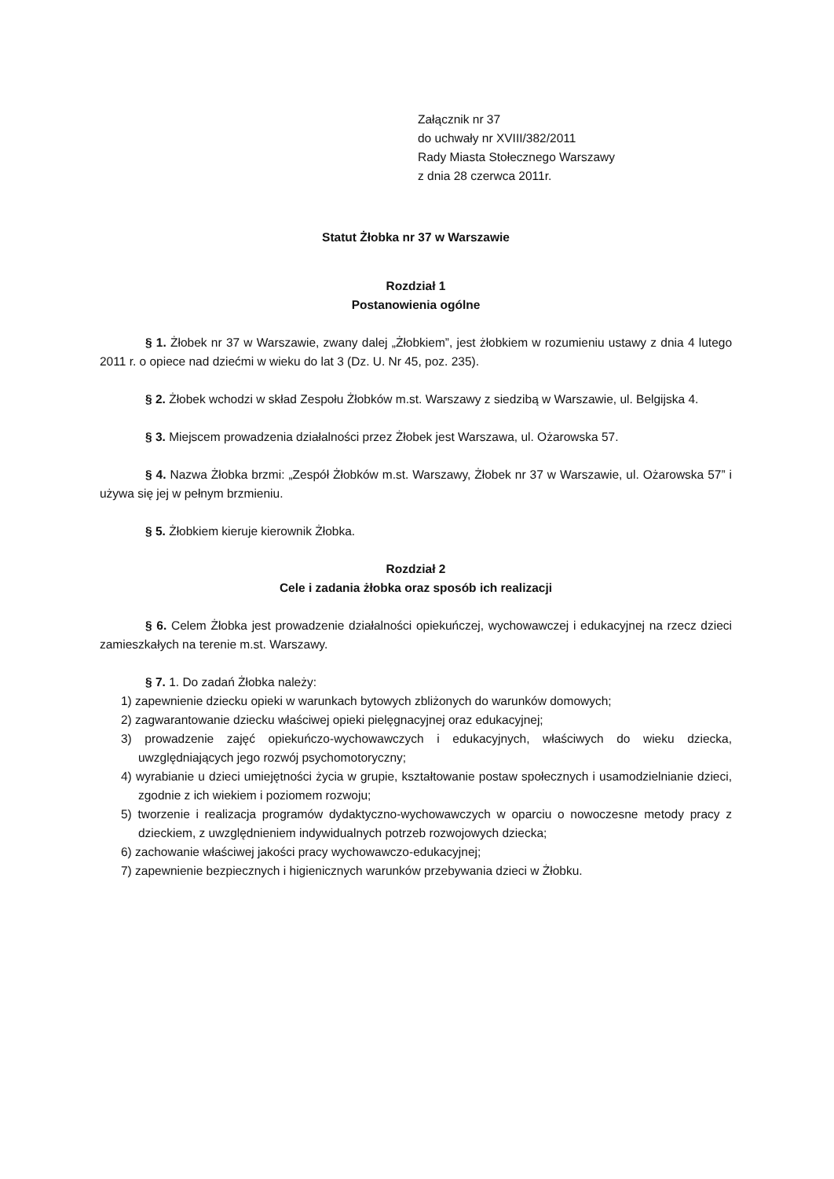Załącznik nr 37
do uchwały nr XVIII/382/2011
Rady Miasta Stołecznego Warszawy
z dnia 28 czerwca 2011r.
Statut Żłobka nr 37 w Warszawie
Rozdział 1
Postanowienia ogólne
§ 1. Żłobek nr 37 w Warszawie, zwany dalej „Żłobkiem”, jest żłobkiem w rozumieniu ustawy z dnia 4 lutego 2011 r. o opiece nad dziećmi w wieku do lat 3 (Dz. U. Nr 45, poz. 235).
§ 2. Żłobek wchodzi w skład Zespołu Żłobków m.st. Warszawy z siedzibą w Warszawie, ul. Belgijska 4.
§ 3. Miejscem prowadzenia działalności przez Żłobek jest Warszawa, ul. Ożarowska 57.
§ 4. Nazwa Żłobka brzmi: „Zespół Żłobków m.st. Warszawy, Żłobek nr 37 w Warszawie, ul. Ożarowska 57” i używa się jej w pełnym brzmieniu.
§ 5. Żłobkiem kieruje kierownik Żłobka.
Rozdział 2
Cele i zadania żłobka oraz sposób ich realizacji
§ 6. Celem Żłobka jest prowadzenie działalności opiekuńczej, wychowawczej i edukacyjnej na rzecz dzieci zamieszkałych na terenie m.st. Warszawy.
§ 7. 1. Do zadań Żłobka należy:
1) zapewnienie dziecku opieki w warunkach bytowych zbliżonych do warunków domowych;
2) zagwarantowanie dziecku właściwej opieki pielęgnacyjnej oraz edukacyjnej;
3) prowadzenie zajęć opiekuńczo-wychowawczych i edukacyjnych, właściwych do wieku dziecka, uwzględniających jego rozwój psychomotoryczny;
4) wyrabianie u dzieci umiejętności życia w grupie, kształtowanie postaw społecznych i usamodzielnianie dzieci, zgodnie z ich wiekiem i poziomem rozwoju;
5) tworzenie i realizacja programów dydaktyczno-wychowawczych w oparciu o nowoczesne metody pracy z dzieckiem, z uwzględnieniem indywidualnych potrzeb rozwojowych dziecka;
6) zachowanie właściwej jakości pracy wychowawczo-edukacyjnej;
7) zapewnienie bezpiecznych i higienicznych warunków przebywania dzieci w Żłobku.